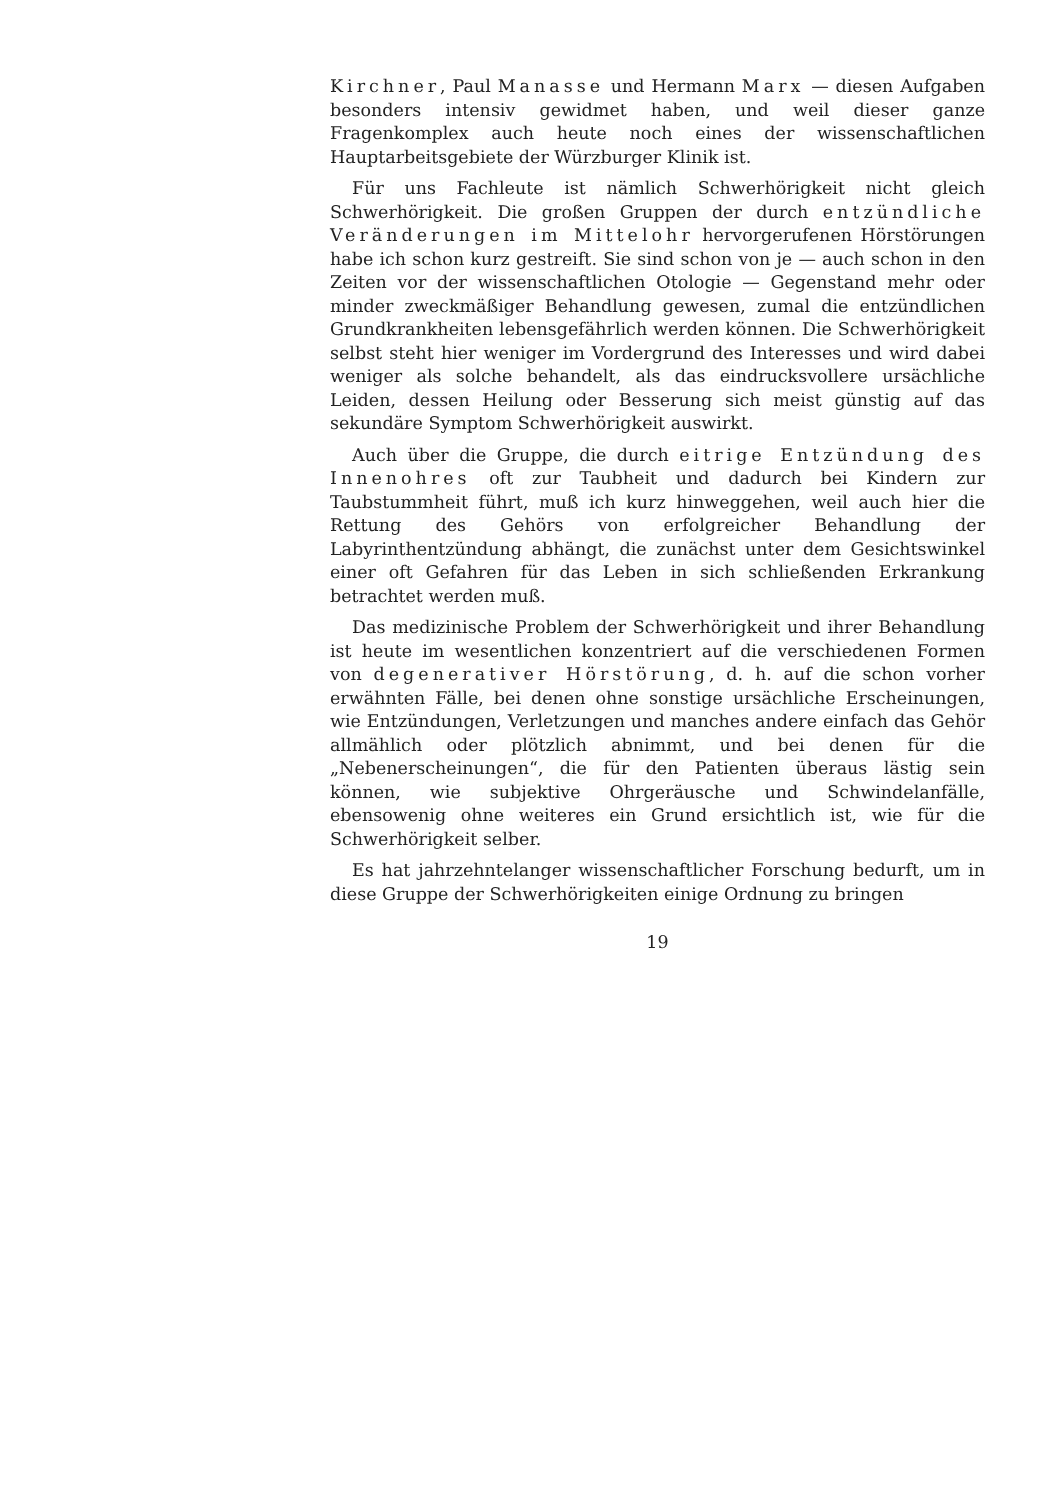Kirchner, Paul Manasse und Hermann Marx — diesen Aufgaben besonders intensiv gewidmet haben, und weil dieser ganze Fragenkomplex auch heute noch eines der wissenschaftlichen Hauptarbeitsgebiete der Würzburger Klinik ist.
Für uns Fachleute ist nämlich Schwerhörigkeit nicht gleich Schwerhörigkeit. Die großen Gruppen der durch entzündliche Veränderungen im Mittelohr hervorgerufenen Hörstörungen habe ich schon kurz gestreift. Sie sind schon von je — auch schon in den Zeiten vor der wissenschaftlichen Otologie — Gegenstand mehr oder minder zweckmäßiger Behandlung gewesen, zumal die entzündlichen Grundkrankheiten lebensgefährlich werden können. Die Schwerhörigkeit selbst steht hier weniger im Vordergrund des Interesses und wird dabei weniger als solche behandelt, als das eindrucksvollere ursächliche Leiden, dessen Heilung oder Besserung sich meist günstig auf das sekundäre Symptom Schwerhörigkeit auswirkt.
Auch über die Gruppe, die durch eitrige Entzündung des Innenohres oft zur Taubheit und dadurch bei Kindern zur Taubstummheit führt, muß ich kurz hinweggehen, weil auch hier die Rettung des Gehörs von erfolgreicher Behandlung der Labyrinthentzündung abhängt, die zunächst unter dem Gesichtswinkel einer oft Gefahren für das Leben in sich schließenden Erkrankung betrachtet werden muß.
Das medizinische Problem der Schwerhörigkeit und ihrer Behandlung ist heute im wesentlichen konzentriert auf die verschiedenen Formen von degenerativer Hörstörung, d. h. auf die schon vorher erwähnten Fälle, bei denen ohne sonstige ursächliche Erscheinungen, wie Entzündungen, Verletzungen und manches andere einfach das Gehör allmählich oder plötzlich abnimmt, und bei denen für die „Nebenerscheinungen“, die für den Patienten überaus lästig sein können, wie subjektive Ohrgeräusche und Schwindelanfälle, ebensowenig ohne weiteres ein Grund ersichtlich ist, wie für die Schwerhörigkeit selber.
Es hat jahrzehntelanger wissenschaftlicher Forschung bedurft, um in diese Gruppe der Schwerhörigkeiten einige Ordnung zu bringen
19